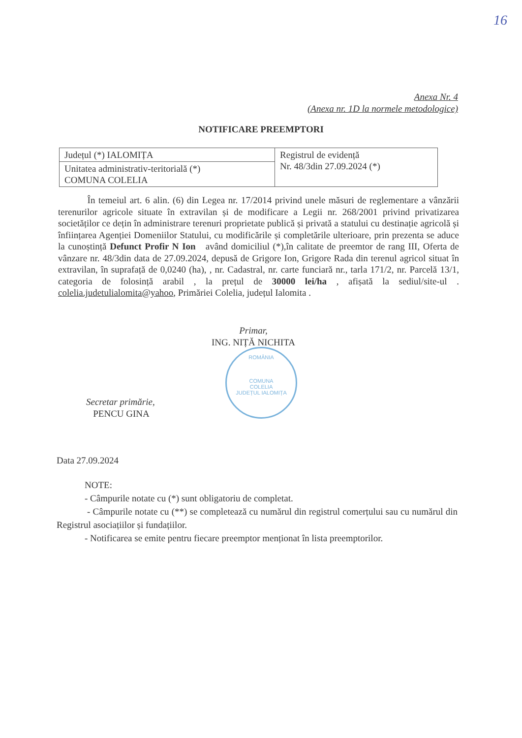16
Anexa Nr. 4
(Anexa nr. 1D la normele metodologice)
NOTIFICARE PREEMPTORI
| Județul (*) IALOMIȚA | Registrul de evidență Nr. 48/3din 27.09.2024 (*) |
| Unitatea administrativ-teritorială (*) COMUNA COLELIA | |
În temeiul art. 6 alin. (6) din Legea nr. 17/2014 privind unele măsuri de reglementare a vânzării terenurilor agricole situate în extravilan și de modificare a Legii nr. 268/2001 privind privatizarea societăților ce dețin în administrare terenuri proprietate publică și privată a statului cu destinație agricolă și înființarea Agenției Domeniilor Statului, cu modificările și completările ulterioare, prin prezenta se aduce la cunoștință Defunct Profir N Ion având domiciliul (*),în calitate de preemtor de rang III, Oferta de vânzare nr. 48/3din data de 27.09.2024, depusă de Grigore Ion, Grigore Rada din terenul agricol situat în extravilan, în suprafață de 0,0240 (ha), , nr. Cadastral, nr. carte funciară nr., tarla 171/2, nr. Parcelă 13/1, categoria de folosință arabil , la prețul de 30000 lei/ha , afișată la sediul/site-ul . colelia.judetulialomita@yahoo, Primăriei Colelia, județul Ialomita .
Primar,
ING. NIȚĂ NICHITA
ROMÂNIA
COMUNA
COLELIA
JUDEȚUL IALOMIȚA
Secretar primărie,
PENCU GINA
Data 27.09.2024
NOTE:
- Câmpurile notate cu (*) sunt obligatoriu de completat.
- Câmpurile notate cu (**) se completează cu numărul din registrul comerțului sau cu numărul din Registrul asociațiilor și fundațiilor.
- Notificarea se emite pentru fiecare preemptor menționat în lista preemptorilor.